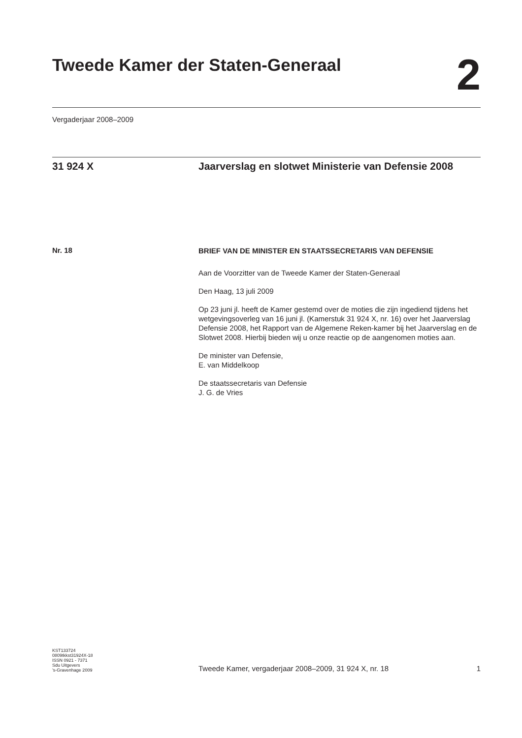Tweede Kamer der Staten-Generaal
2
Vergaderjaar 2008–2009
31 924 X Jaarverslag en slotwet Ministerie van Defensie 2008
Nr. 18
BRIEF VAN DE MINISTER EN STAATSSECRETARIS VAN DEFENSIE
Aan de Voorzitter van de Tweede Kamer der Staten-Generaal
Den Haag, 13 juli 2009
Op 23 juni jl. heeft de Kamer gestemd over de moties die zijn ingediend tijdens het wetgevingsoverleg van 16 juni jl. (Kamerstuk 31 924 X, nr. 16) over het Jaarverslag Defensie 2008, het Rapport van de Algemene Reken-kamer bij het Jaarverslag en de Slotwet 2008. Hierbij bieden wij u onze reactie op de aangenomen moties aan.
De minister van Defensie,
E. van Middelkoop
De staatssecretaris van Defensie
J. G. de Vries
KST133724
0809tkkst31924X-18
ISSN 0921 - 7371
Sdu Uitgevers
’s-Gravenhage 2009
Tweede Kamer, vergaderjaar 2008–2009, 31 924 X, nr. 18 1